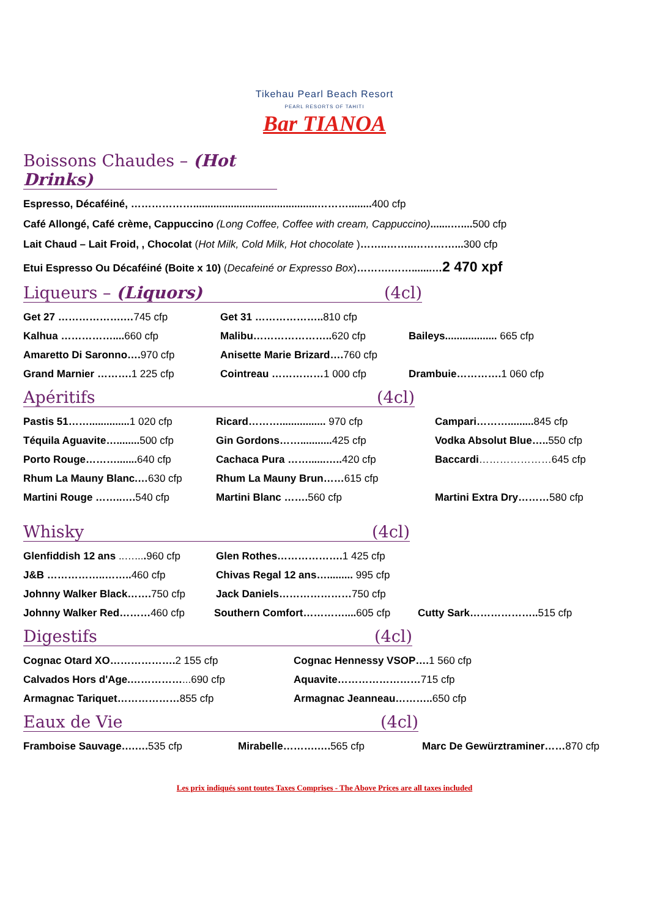Tikehau Pearl Beach Resort
PEARL RESORTS OF TAHITI
Bar TIANOA
Boissons Chaudes – (Hot Drinks)
Espresso, Décaféiné, ………………...........................................………........400 cfp
Café Allongé, Café crème, Cappuccino (Long Coffee, Coffee with cream, Cappuccino).......…....500 cfp
Lait Chaud – Lait Froid, , Chocolat (Hot Milk, Cold Milk, Hot chocolate )……..……..…………...300 cfp
Etui Espresso Ou Décaféiné (Boite x 10) (Decafeiné or Expresso Box)……….…….......…2 470 xpf
Liqueurs – (Liquors) (4cl)
Get 27 ……………….…745 cfp Get 31 ………………..810 cfp
Kalhua ……………....660 cfp Malibu…………………..620 cfp Baileys.................. 665 cfp
Amaretto Di Saronno….970 cfp Anisette Marie Brizard….760 cfp
Grand Marnier ……….1 225 cfp Cointreau ……………1 000 cfp Drambuie………….1 060 cfp
Apéritifs (4cl)
Pastis 51……..............1 020 cfp
Ricard………................ 970 cfp Campari……….........845 cfp
Téquila Aguavite…........500 cfp
Gin Gordons……...........425 cfp Vodka Absolut Blue…..550 cfp
Porto Rouge……….......640 cfp Cachaca Pura ……......…..420 cfp Baccardi…………………645 cfp
Rhum La Mauny Blanc.…630 cfp Rhum La Mauny Brun……615 cfp
Martini Rouge ……..….540 cfp Martini Blanc …….560 cfp Martini Extra Dry………580 cfp
Whisky (4cl)
Glenfiddish 12 ans ..…....960 cfp
Glen Rothes……………….1 425 cfp
J&B ……………..……..460 cfp Chivas Regal 12 ans…......... 995 cfp
Johnny Walker Black…….750 cfp Jack Daniels…………………750 cfp
Johnny Walker Red………460 cfp Southern Comfort…………....605 cfp Cutty Sark………………..515 cfp
Digestifs (4cl)
Cognac Otard XO……………….2 155 cfp Cognac Hennessy VSOP….1 560 cfp
Calvados Hors d'Age.……………...690 cfp Aquavite……………………715 cfp
Armagnac Tariquet………………855 cfp Armagnac Jeanneau………..650 cfp
Eaux de Vie (4cl)
Framboise Sauvage….….535 cfp Mirabelle……….….565 cfp Marc De Gewürztraminer……870 cfp
Les prix indiqués sont toutes Taxes Comprises - The Above Prices are all taxes included